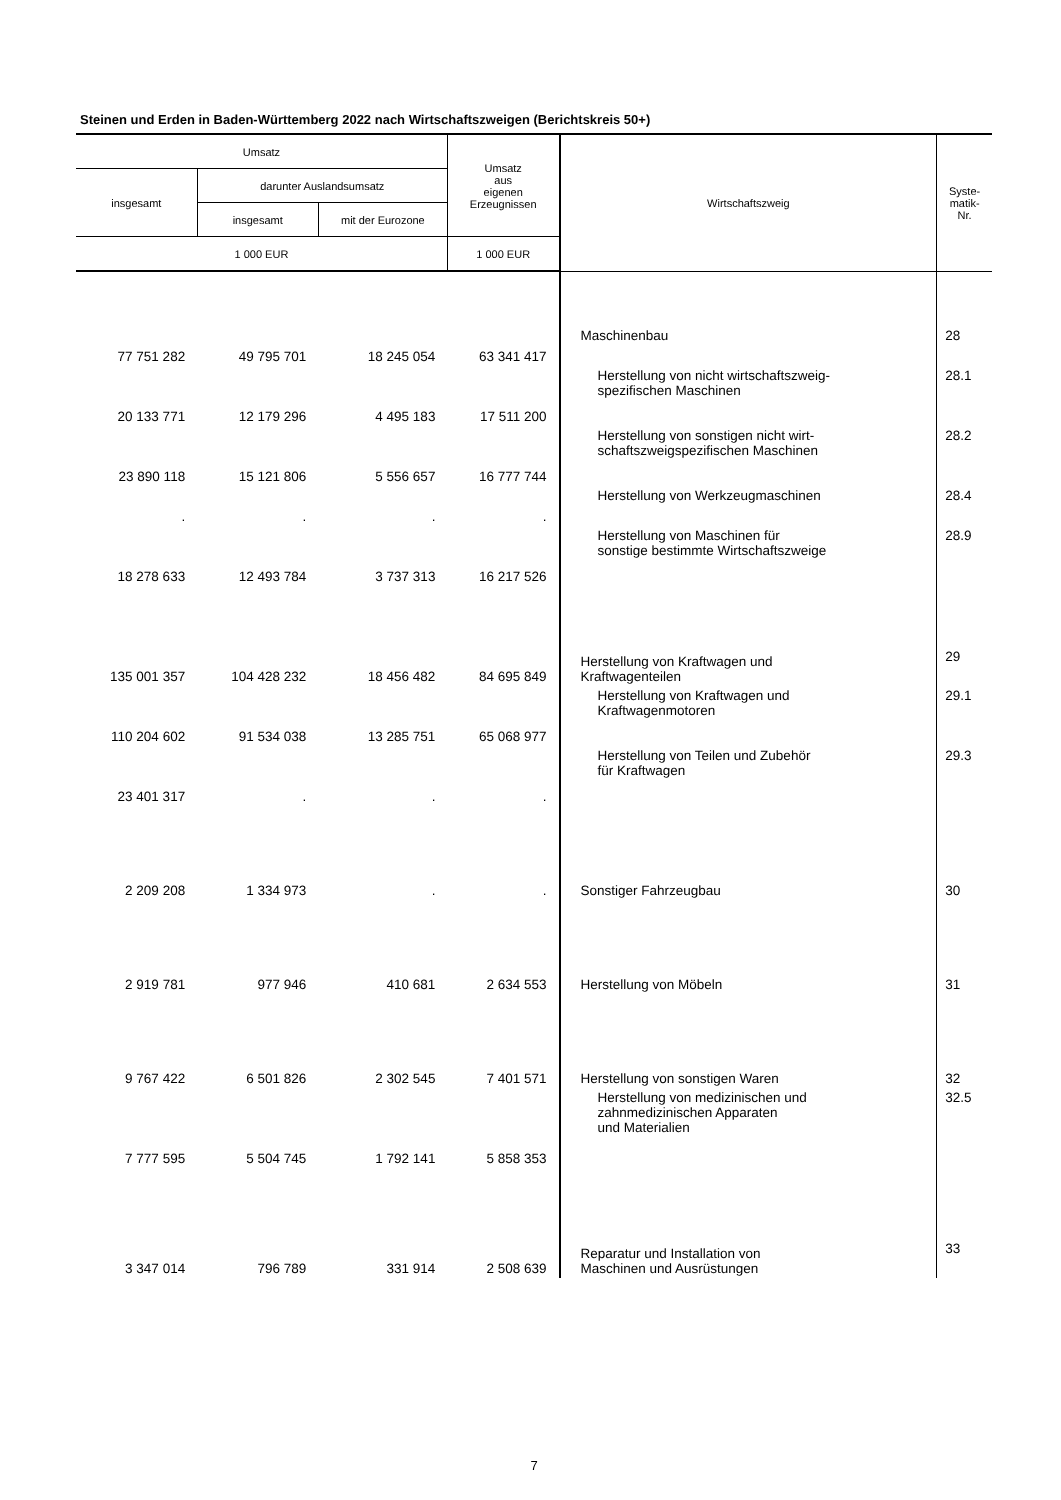Steinen und Erden in Baden-Württemberg 2022 nach Wirtschaftszweigen (Berichtskreis 50+)
| Umsatz | | | Umsatz aus eigenen Erzeugnissen | Wirtschaftszweig | Syste- matik- Nr. |
| --- | --- | --- | --- | --- | --- |
| insgesamt | darunter Auslandsumsatz | | | | |
| | insgesamt | mit der Eurozone | | | |
| 1 000 EUR | | | 1 000 EUR | | |
| 77 751 282 | 49 795 701 | 18 245 054 | 63 341 417 | Maschinenbau | 28 |
| 20 133 771 | 12 179 296 | 4 495 183 | 17 511 200 | Herstellung von nicht wirtschaftszweig- spezifischen Maschinen | 28.1 |
| 23 890 118 | 15 121 806 | 5 556 657 | 16 777 744 | Herstellung von sonstigen nicht wirt- schaftszweigspezifischen Maschinen | 28.2 |
| . | . | . | . | Herstellung von Werkzeugmaschinen | 28.4 |
| 18 278 633 | 12 493 784 | 3 737 313 | 16 217 526 | Herstellung von Maschinen für sonstige bestimmte Wirtschaftszweige | 28.9 |
| 135 001 357 | 104 428 232 | 18 456 482 | 84 695 849 | Herstellung von Kraftwagen und Kraftwagenteilen | 29 |
| 110 204 602 | 91 534 038 | 13 285 751 | 65 068 977 | Herstellung von Kraftwagen und Kraftwagenmotoren | 29.1 |
| 23 401 317 | . | . | . | Herstellung von Teilen und Zubehör für Kraftwagen | 29.3 |
| 2 209 208 | 1 334 973 | . | . | Sonstiger Fahrzeugbau | 30 |
| 2 919 781 | 977 946 | 410 681 | 2 634 553 | Herstellung von Möbeln | 31 |
| 9 767 422 | 6 501 826 | 2 302 545 | 7 401 571 | Herstellung von sonstigen Waren | 32 |
| 7 777 595 | 5 504 745 | 1 792 141 | 5 858 353 | Herstellung von medizinischen und zahnmedizinischen Apparaten und Materialien | 32.5 |
| 3 347 014 | 796 789 | 331 914 | 2 508 639 | Reparatur und Installation von Maschinen und Ausrüstungen | 33 |
7